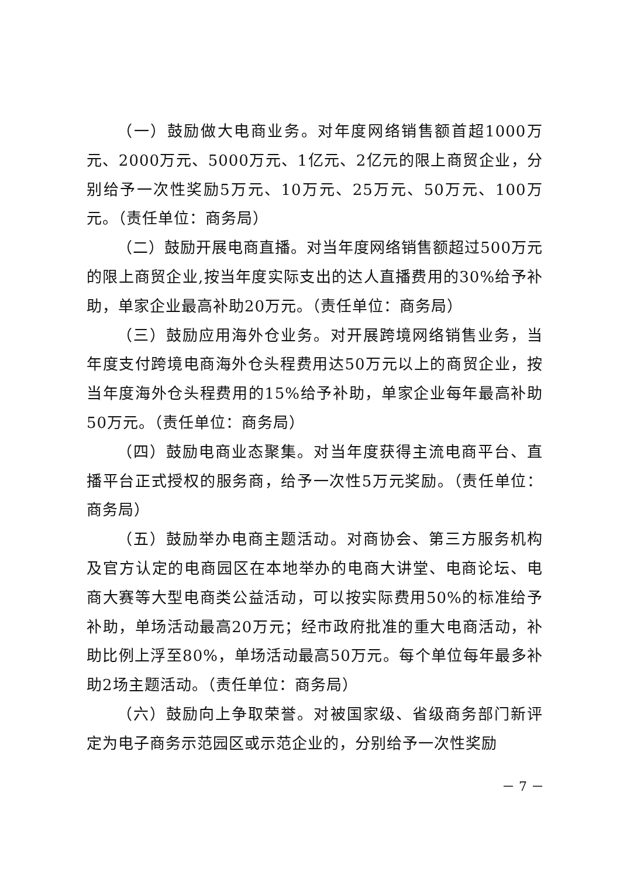（一）鼓励做大电商业务。对年度网络销售额首超1000万元、2000万元、5000万元、1亿元、2亿元的限上商贸企业，分别给予一次性奖励5万元、10万元、25万元、50万元、100万元。（责任单位：商务局）
（二）鼓励开展电商直播。对当年度网络销售额超过500万元的限上商贸企业,按当年度实际支出的达人直播费用的30%给予补助，单家企业最高补助20万元。（责任单位：商务局）
（三）鼓励应用海外仓业务。对开展跨境网络销售业务，当年度支付跨境电商海外仓头程费用达50万元以上的商贸企业，按当年度海外仓头程费用的15%给予补助，单家企业每年最高补助50万元。（责任单位：商务局）
（四）鼓励电商业态聚集。对当年度获得主流电商平台、直播平台正式授权的服务商，给予一次性5万元奖励。（责任单位：商务局）
（五）鼓励举办电商主题活动。对商协会、第三方服务机构及官方认定的电商园区在本地举办的电商大讲堂、电商论坛、电商大赛等大型电商类公益活动，可以按实际费用50%的标准给予补助，单场活动最高20万元；经市政府批准的重大电商活动，补助比例上浮至80%，单场活动最高50万元。每个单位每年最多补助2场主题活动。（责任单位：商务局）
（六）鼓励向上争取荣誉。对被国家级、省级商务部门新评定为电子商务示范园区或示范企业的，分别给予一次性奖励
－ 7 －